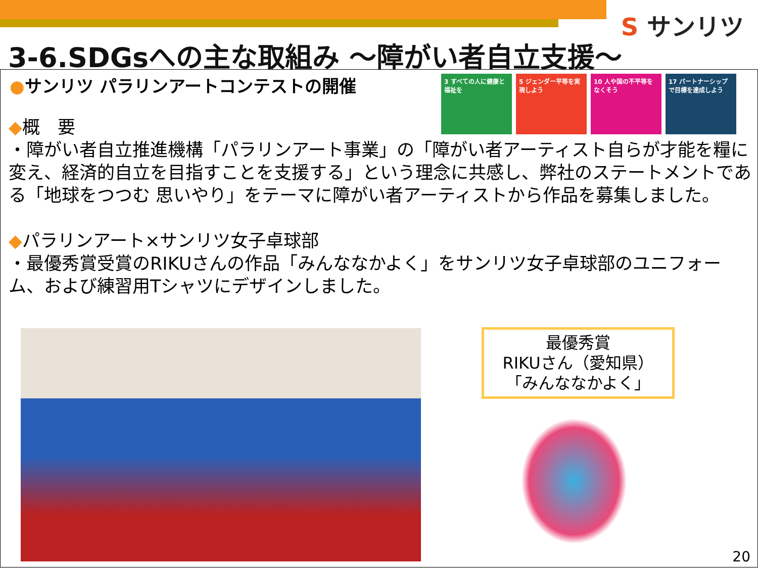S サンリツ
3-6.SDGsへの主な取組み ～障がい者自立支援～
●サンリツ パラリンアートコンテストの開催
3 すべての人に健康と福祉を
5 ジェンダー平等を実現しよう
10 人や国の不平等をなくそう
17 パートナーシップで目標を達成しよう
◆概　要
・障がい者自立推進機構「パラリンアート事業」の「障がい者アーティスト自らが才能を糧に変え、経済的自立を目指すことを支援する」という理念に共感し、弊社のステートメントである「地球をつつむ 思いやり」をテーマに障がい者アーティストから作品を募集しました。
◆パラリンアート×サンリツ女子卓球部
・最優秀賞受賞のRIKUさんの作品「みんななかよく」をサンリツ女子卓球部のユニフォーム、および練習用Tシャツにデザインしました。
最優秀賞
RIKUさん（愛知県）
「みんななかよく」
20